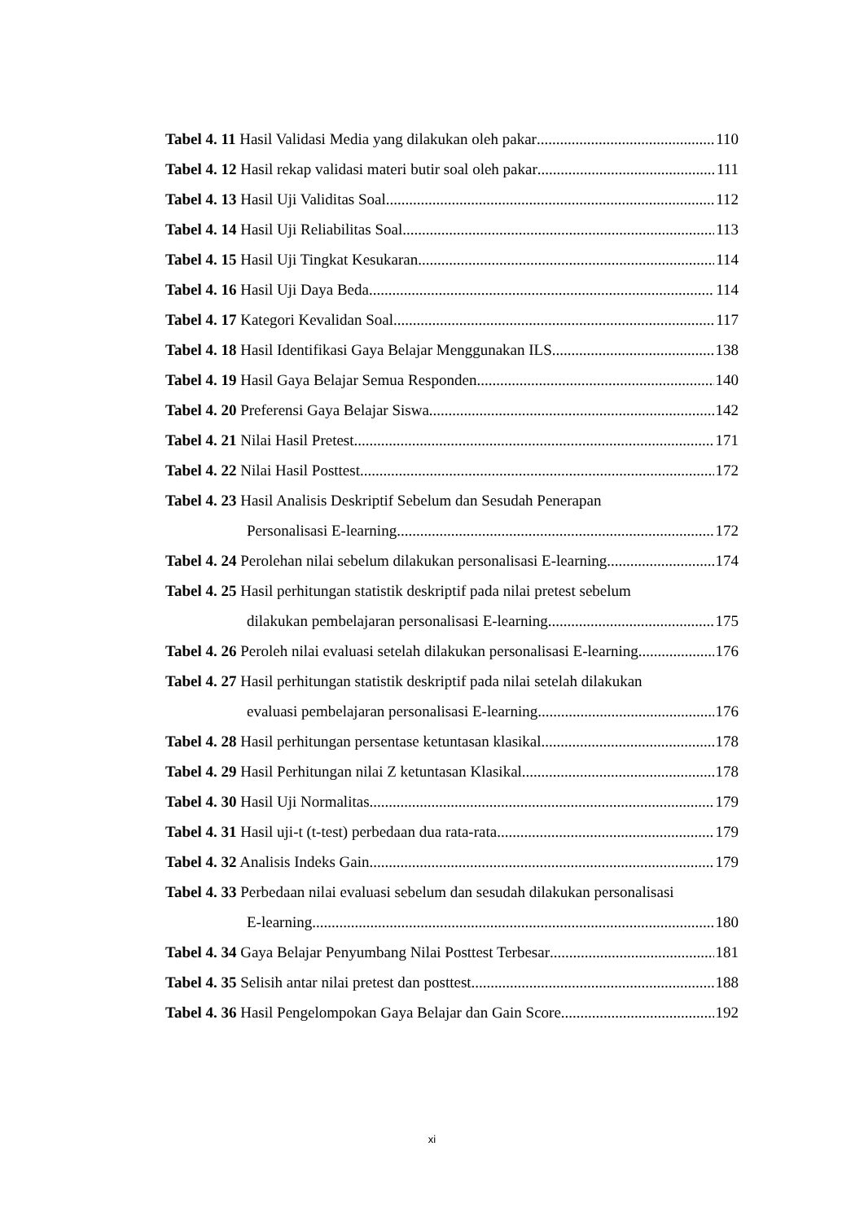Tabel 4. 11 Hasil Validasi Media yang dilakukan oleh pakar 110
Tabel 4. 12 Hasil rekap validasi materi butir soal oleh pakar 111
Tabel 4. 13 Hasil Uji Validitas Soal 112
Tabel 4. 14 Hasil Uji Reliabilitas Soal 113
Tabel 4. 15 Hasil Uji Tingkat Kesukaran 114
Tabel 4. 16 Hasil Uji Daya Beda 114
Tabel 4. 17 Kategori Kevalidan Soal 117
Tabel 4. 18 Hasil Identifikasi Gaya Belajar Menggunakan ILS 138
Tabel 4. 19 Hasil Gaya Belajar Semua Responden 140
Tabel 4. 20 Preferensi Gaya Belajar Siswa 142
Tabel 4. 21 Nilai Hasil Pretest 171
Tabel 4. 22 Nilai Hasil Posttest 172
Tabel 4. 23 Hasil Analisis Deskriptif Sebelum dan Sesudah Penerapan
Personalisasi E-learning 172
Tabel 4. 24 Perolehan nilai sebelum dilakukan personalisasi E-learning 174
Tabel 4. 25 Hasil perhitungan statistik deskriptif pada nilai pretest sebelum
dilakukan pembelajaran personalisasi E-learning 175
Tabel 4. 26 Peroleh nilai evaluasi setelah dilakukan personalisasi E-learning 176
Tabel 4. 27 Hasil perhitungan statistik deskriptif pada nilai setelah dilakukan
evaluasi pembelajaran personalisasi E-learning 176
Tabel 4. 28 Hasil perhitungan persentase ketuntasan klasikal 178
Tabel 4. 29 Hasil Perhitungan nilai Z ketuntasan Klasikal 178
Tabel 4. 30 Hasil Uji Normalitas 179
Tabel 4. 31 Hasil uji-t (t-test) perbedaan dua rata-rata 179
Tabel 4. 32 Analisis Indeks Gain 179
Tabel 4. 33 Perbedaan nilai evaluasi sebelum dan sesudah dilakukan personalisasi
E-learning 180
Tabel 4. 34 Gaya Belajar Penyumbang Nilai Posttest Terbesar 181
Tabel 4. 35 Selisih antar nilai pretest dan posttest 188
Tabel 4. 36 Hasil Pengelompokan Gaya Belajar dan Gain Score 192
xi